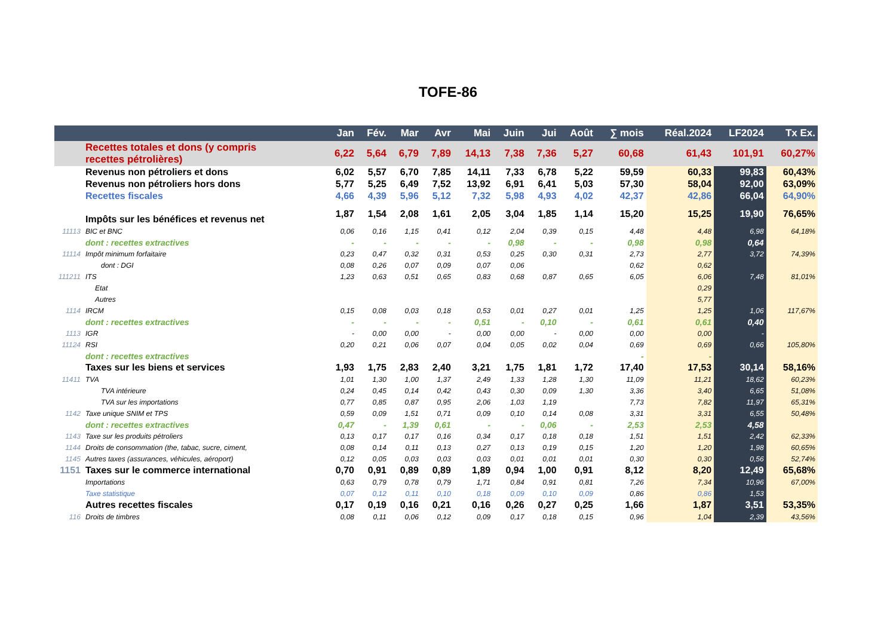TOFE-86
| | | Jan | Fév. | Mar | Avr | Mai | Juin | Jui | Août | ∑ mois | Réal.2024 | LF2024 | Tx Ex. |
| --- | --- | --- | --- | --- | --- | --- | --- | --- | --- | --- | --- | --- | --- |
| | Recettes totales et dons (y compris recettes pétrolières) | 6,22 | 5,64 | 6,79 | 7,89 | 14,13 | 7,38 | 7,36 | 5,27 | 60,68 | 61,43 | 101,91 | 60,27% |
| | Revenus non pétroliers et dons | 6,02 | 5,57 | 6,70 | 7,85 | 14,11 | 7,33 | 6,78 | 5,22 | 59,59 | 60,33 | 99,83 | 60,43% |
| | Revenus non pétroliers hors dons | 5,77 | 5,25 | 6,49 | 7,52 | 13,92 | 6,91 | 6,41 | 5,03 | 57,30 | 58,04 | 92,00 | 63,09% |
| | Recettes fiscales | 4,66 | 4,39 | 5,96 | 5,12 | 7,32 | 5,98 | 4,93 | 4,02 | 42,37 | 42,86 | 66,04 | 64,90% |
| | Impôts sur les bénéfices et revenus net | 1,87 | 1,54 | 2,08 | 1,61 | 2,05 | 3,04 | 1,85 | 1,14 | 15,20 | 15,25 | 19,90 | 76,65% |
| 11113 | BIC et BNC | 0,06 | 0,16 | 1,15 | 0,41 | 0,12 | 2,04 | 0,39 | 0,15 | 4,48 | 4,48 | 6,98 | 64,18% |
| | dont : recettes extractives | - | - | - | - | - | 0,98 | - | - | 0,98 | 0,98 | 0,64 | |
| 11114 | Impôt minimum forfaitaire | 0,23 | 0,47 | 0,32 | 0,31 | 0,53 | 0,25 | 0,30 | 0,31 | 2,73 | 2,77 | 3,72 | 74,39% |
| | dont : DGI | 0,08 | 0,26 | 0,07 | 0,09 | 0,07 | 0,06 | | | 0,62 | 0,62 | | |
| 111211 | ITS | 1,23 | 0,63 | 0,51 | 0,65 | 0,83 | 0,68 | 0,87 | 0,65 | 6,05 | 6,06 | 7,48 | 81,01% |
| | Etat | | | | | | | | | | 0,29 | | |
| | Autres | | | | | | | | | | 5,77 | | |
| 1114 | IRCM | 0,15 | 0,08 | 0,03 | 0,18 | 0,53 | 0,01 | 0,27 | 0,01 | 1,25 | 1,25 | 1,06 | 117,67% |
| | dont : recettes extractives | - | - | - | - | 0,51 | - | 0,10 | - | 0,61 | 0,61 | 0,40 | |
| 1113 | IGR | - | 0,00 | 0,00 | - | 0,00 | 0,00 | - | 0,00 | 0,00 | 0,00 | - | |
| 11124 | RSI | 0,20 | 0,21 | 0,06 | 0,07 | 0,04 | 0,05 | 0,02 | 0,04 | 0,69 | 0,69 | 0,66 | 105,80% |
| | dont : recettes extractives | | | | | | | | | - | - | | |
| | Taxes sur les biens et services | 1,93 | 1,75 | 2,83 | 2,40 | 3,21 | 1,75 | 1,81 | 1,72 | 17,40 | 17,53 | 30,14 | 58,16% |
| 11411 | TVA | 1,01 | 1,30 | 1,00 | 1,37 | 2,49 | 1,33 | 1,28 | 1,30 | 11,09 | 11,21 | 18,62 | 60,23% |
| | TVA intérieure | 0,24 | 0,45 | 0,14 | 0,42 | 0,43 | 0,30 | 0,09 | 1,30 | 3,36 | 3,40 | 6,65 | 51,08% |
| | TVA sur les importations | 0,77 | 0,85 | 0,87 | 0,95 | 2,06 | 1,03 | 1,19 | | 7,73 | 7,82 | 11,97 | 65,31% |
| 1142 | Taxe unique SNIM et TPS | 0,59 | 0,09 | 1,51 | 0,71 | 0,09 | 0,10 | 0,14 | 0,08 | 3,31 | 3,31 | 6,55 | 50,48% |
| | dont : recettes extractives | 0,47 | - | 1,39 | 0,61 | - | - | 0,06 | - | 2,53 | 2,53 | 4,58 | |
| 1143 | Taxe sur les produits pétroliers | 0,13 | 0,17 | 0,17 | 0,16 | 0,34 | 0,17 | 0,18 | 0,18 | 1,51 | 1,51 | 2,42 | 62,33% |
| 1144 | Droits de consommation (the, tabac, sucre, ciment, | 0,08 | 0,14 | 0,11 | 0,13 | 0,27 | 0,13 | 0,19 | 0,15 | 1,20 | 1,20 | 1,98 | 60,65% |
| 1145 | Autres taxes (assurances, véhicules, aéroport) | 0,12 | 0,05 | 0,03 | 0,03 | 0,03 | 0,01 | 0,01 | 0,01 | 0,30 | 0,30 | 0,56 | 52,74% |
| 1151 | Taxes sur le commerce international | 0,70 | 0,91 | 0,89 | 0,89 | 1,89 | 0,94 | 1,00 | 0,91 | 8,12 | 8,20 | 12,49 | 65,68% |
| | Importations | 0,63 | 0,79 | 0,78 | 0,79 | 1,71 | 0,84 | 0,91 | 0,81 | 7,26 | 7,34 | 10,96 | 67,00% |
| | Taxe statistique | 0,07 | 0,12 | 0,11 | 0,10 | 0,18 | 0,09 | 0,10 | 0,09 | 0,86 | 0,86 | 1,53 | |
| | Autres recettes fiscales | 0,17 | 0,19 | 0,16 | 0,21 | 0,16 | 0,26 | 0,27 | 0,25 | 1,66 | 1,87 | 3,51 | 53,35% |
| 116 | Droits de timbres | 0,08 | 0,11 | 0,06 | 0,12 | 0,09 | 0,17 | 0,18 | 0,15 | 0,96 | 1,04 | 2,39 | 43,56% |